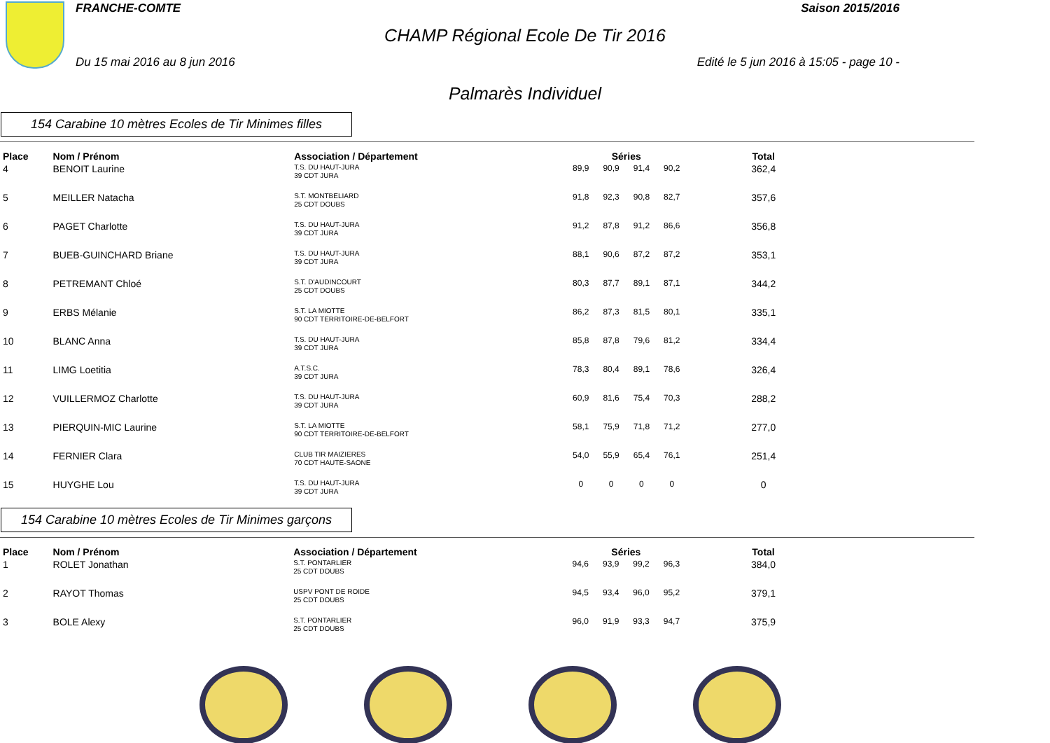FRANCHE-COMTE Saison 2015/2016
CHAMP Régional Ecole De Tir 2016
Du 15 mai 2016 au 8 jun 2016 Edité le 5 jun 2016 à 15:05 - page 10 -
Palmarès Individuel
154 Carabine 10 mètres Ecoles de Tir Minimes filles
| Place | Nom / Prénom | Association / Département | Séries | | | | Total |
| --- | --- | --- | --- | --- | --- | --- | --- |
| 4 | BENOIT Laurine | T.S. DU HAUT-JURA 39 CDT JURA | 89,9 | 90,9 | 91,4 | 90,2 | 362,4 |
| 5 | MEILLER Natacha | S.T. MONTBELIARD 25 CDT DOUBS | 91,8 | 92,3 | 90,8 | 82,7 | 357,6 |
| 6 | PAGET Charlotte | T.S. DU HAUT-JURA 39 CDT JURA | 91,2 | 87,8 | 91,2 | 86,6 | 356,8 |
| 7 | BUEB-GUINCHARD Briane | T.S. DU HAUT-JURA 39 CDT JURA | 88,1 | 90,6 | 87,2 | 87,2 | 353,1 |
| 8 | PETREMANT Chloé | S.T. D'AUDINCOURT 25 CDT DOUBS | 80,3 | 87,7 | 89,1 | 87,1 | 344,2 |
| 9 | ERBS Mélanie | S.T. LA MIOTTE 90 CDT TERRITOIRE-DE-BELFORT | 86,2 | 87,3 | 81,5 | 80,1 | 335,1 |
| 10 | BLANC Anna | T.S. DU HAUT-JURA 39 CDT JURA | 85,8 | 87,8 | 79,6 | 81,2 | 334,4 |
| 11 | LIMG Loetitia | A.T.S.C. 39 CDT JURA | 78,3 | 80,4 | 89,1 | 78,6 | 326,4 |
| 12 | VUILLERMOZ Charlotte | T.S. DU HAUT-JURA 39 CDT JURA | 60,9 | 81,6 | 75,4 | 70,3 | 288,2 |
| 13 | PIERQUIN-MIC Laurine | S.T. LA MIOTTE 90 CDT TERRITOIRE-DE-BELFORT | 58,1 | 75,9 | 71,8 | 71,2 | 277,0 |
| 14 | FERNIER Clara | CLUB TIR MAIZIERES 70 CDT HAUTE-SAONE | 54,0 | 55,9 | 65,4 | 76,1 | 251,4 |
| 15 | HUYGHE Lou | T.S. DU HAUT-JURA 39 CDT JURA | 0 | 0 | 0 | 0 | 0 |
154 Carabine 10 mètres Ecoles de Tir Minimes garçons
| Place | Nom / Prénom | Association / Département | Séries | | | | Total |
| --- | --- | --- | --- | --- | --- | --- | --- |
| 1 | ROLET Jonathan | S.T. PONTARLIER 25 CDT DOUBS | 94,6 | 93,9 | 99,2 | 96,3 | 384,0 |
| 2 | RAYOT Thomas | USPV PONT DE ROIDE 25 CDT DOUBS | 94,5 | 93,4 | 96,0 | 95,2 | 379,1 |
| 3 | BOLE Alexy | S.T. PONTARLIER 25 CDT DOUBS | 96,0 | 91,9 | 93,3 | 94,7 | 375,9 |